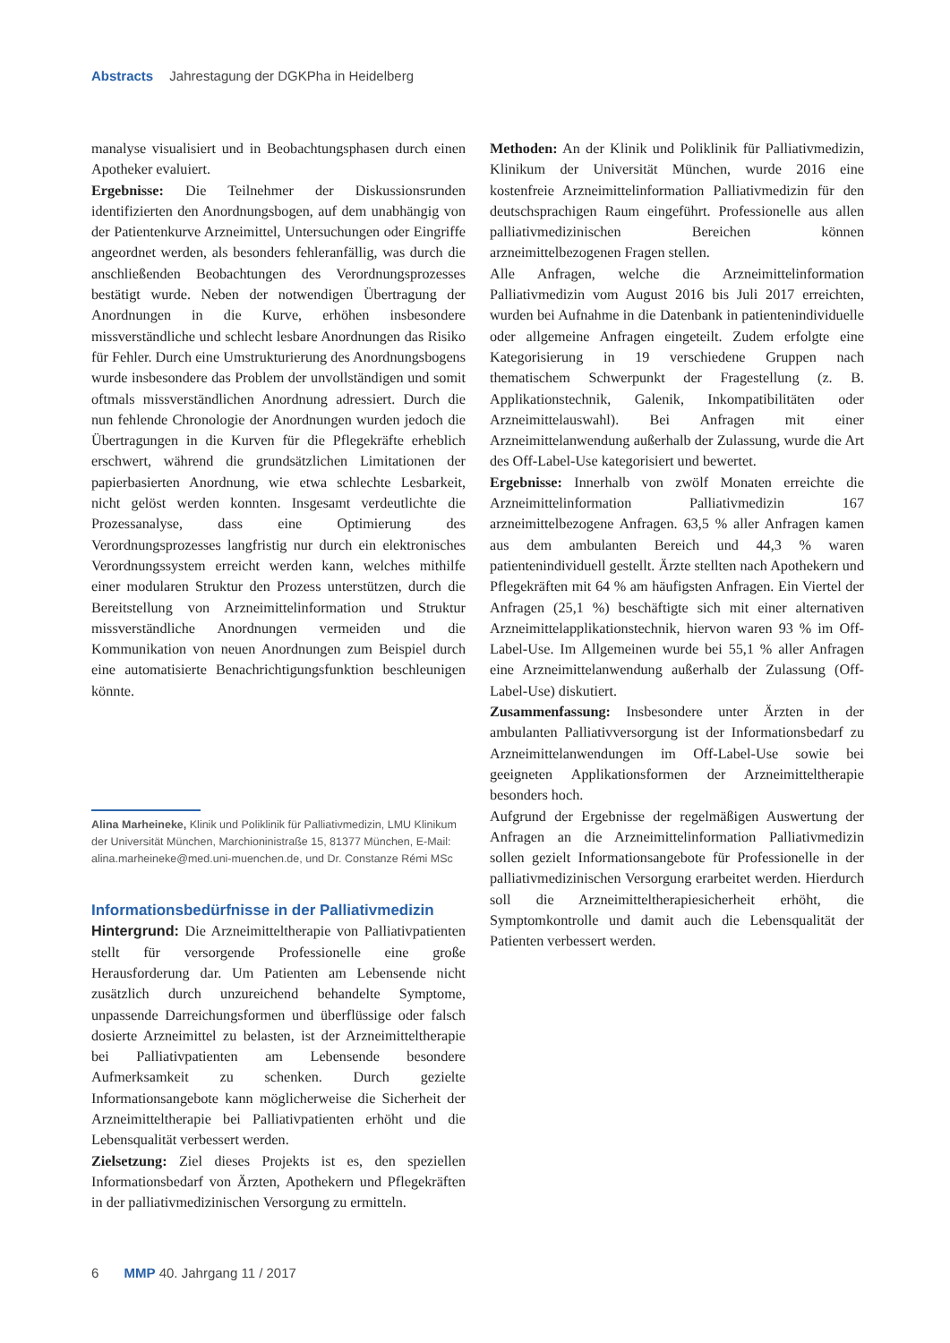Abstracts Jahrestagung der DGKPha in Heidelberg
manalyse visualisiert und in Beobachtungsphasen durch einen Apotheker evaluiert.
Ergebnisse: Die Teilnehmer der Diskussionsrunden identifizierten den Anordnungsbogen, auf dem unabhängig von der Patientenkurve Arzneimittel, Untersuchungen oder Eingriffe angeordnet werden, als besonders fehleranfällig, was durch die anschließenden Beobachtungen des Verordnungsprozesses bestätigt wurde. Neben der notwendigen Übertragung der Anordnungen in die Kurve, erhöhen insbesondere missverständliche und schlecht lesbare Anordnungen das Risiko für Fehler. Durch eine Umstrukturierung des Anordnungsbogens wurde insbesondere das Problem der unvollständigen und somit oftmals missverständlichen Anordnung adressiert. Durch die nun fehlende Chronologie der Anordnungen wurden jedoch die Übertragungen in die Kurven für die Pflegekräfte erheblich erschwert, während die grundsätzlichen Limitationen der papierbasierten Anordnung, wie etwa schlechte Lesbarkeit, nicht gelöst werden konnten. Insgesamt verdeutlichte die Prozessanalyse, dass eine Optimierung des Verordnungsprozesses langfristig nur durch ein elektronisches Verordnungssystem erreicht werden kann, welches mithilfe einer modularen Struktur den Prozess unterstützen, durch die Bereitstellung von Arzneimittelinformation und Struktur missverständliche Anordnungen vermeiden und die Kommunikation von neuen Anordnungen zum Beispiel durch eine automatisierte Benachrichtigungsfunktion beschleunigen könnte.
Alina Marheineke, Klinik und Poliklinik für Palliativmedizin, LMU Klinikum der Universität München, Marchioninistraße 15, 81377 München, E-Mail: alina.marheineke@med.uni-muenchen.de, und Dr. Constanze Rémi MSc
Informationsbedürfnisse in der Palliativmedizin
Hintergrund: Die Arzneimitteltherapie von Palliativpatienten stellt für versorgende Professionelle eine große Herausforderung dar. Um Patienten am Lebensende nicht zusätzlich durch unzureichend behandelte Symptome, unpassende Darreichungsformen und überflüssige oder falsch dosierte Arzneimittel zu belasten, ist der Arzneimitteltherapie bei Palliativpatienten am Lebensende besondere Aufmerksamkeit zu schenken. Durch gezielte Informationsangebote kann möglicherweise die Sicherheit der Arzneimitteltherapie bei Palliativpatienten erhöht und die Lebensqualität verbessert werden.
Zielsetzung: Ziel dieses Projekts ist es, den speziellen Informationsbedarf von Ärzten, Apothekern und Pflegekräften in der palliativmedizinischen Versorgung zu ermitteln.
Methoden: An der Klinik und Poliklinik für Palliativmedizin, Klinikum der Universität München, wurde 2016 eine kostenfreie Arzneimittelinformation Palliativmedizin für den deutschsprachigen Raum eingeführt. Professionelle aus allen palliativmedizinischen Bereichen können arzneimittelbezogenen Fragen stellen.
Alle Anfragen, welche die Arzneimittelinformation Palliativmedizin vom August 2016 bis Juli 2017 erreichten, wurden bei Aufnahme in die Datenbank in patientenindividuelle oder allgemeine Anfragen eingeteilt. Zudem erfolgte eine Kategorisierung in 19 verschiedene Gruppen nach thematischem Schwerpunkt der Fragestellung (z. B. Applikationstechnik, Galenik, Inkompatibilitäten oder Arzneimittelauswahl). Bei Anfragen mit einer Arzneimittelanwendung außerhalb der Zulassung, wurde die Art des Off-Label-Use kategorisiert und bewertet.
Ergebnisse: Innerhalb von zwölf Monaten erreichte die Arzneimittelinformation Palliativmedizin 167 arzneimittelbezogene Anfragen. 63,5 % aller Anfragen kamen aus dem ambulanten Bereich und 44,3 % waren patientenindividuell gestellt. Ärzte stellten nach Apothekern und Pflegekräften mit 64 % am häufigsten Anfragen. Ein Viertel der Anfragen (25,1 %) beschäftigte sich mit einer alternativen Arzneimittelapplikationstechnik, hiervon waren 93 % im Off-Label-Use. Im Allgemeinen wurde bei 55,1 % aller Anfragen eine Arzneimittelanwendung außerhalb der Zulassung (Off-Label-Use) diskutiert.
Zusammenfassung: Insbesondere unter Ärzten in der ambulanten Palliativversorgung ist der Informationsbedarf zu Arzneimittelanwendungen im Off-Label-Use sowie bei geeigneten Applikationsformen der Arzneimitteltherapie besonders hoch.
Aufgrund der Ergebnisse der regelmäßigen Auswertung der Anfragen an die Arzneimittelinformation Palliativmedizin sollen gezielt Informationsangebote für Professionelle in der palliativmedizinischen Versorgung erarbeitet werden. Hierdurch soll die Arzneimitteltherapiesicherheit erhöht, die Symptomkontrolle und damit auch die Lebensqualität der Patienten verbessert werden.
6 MMP 40. Jahrgang 11 / 2017